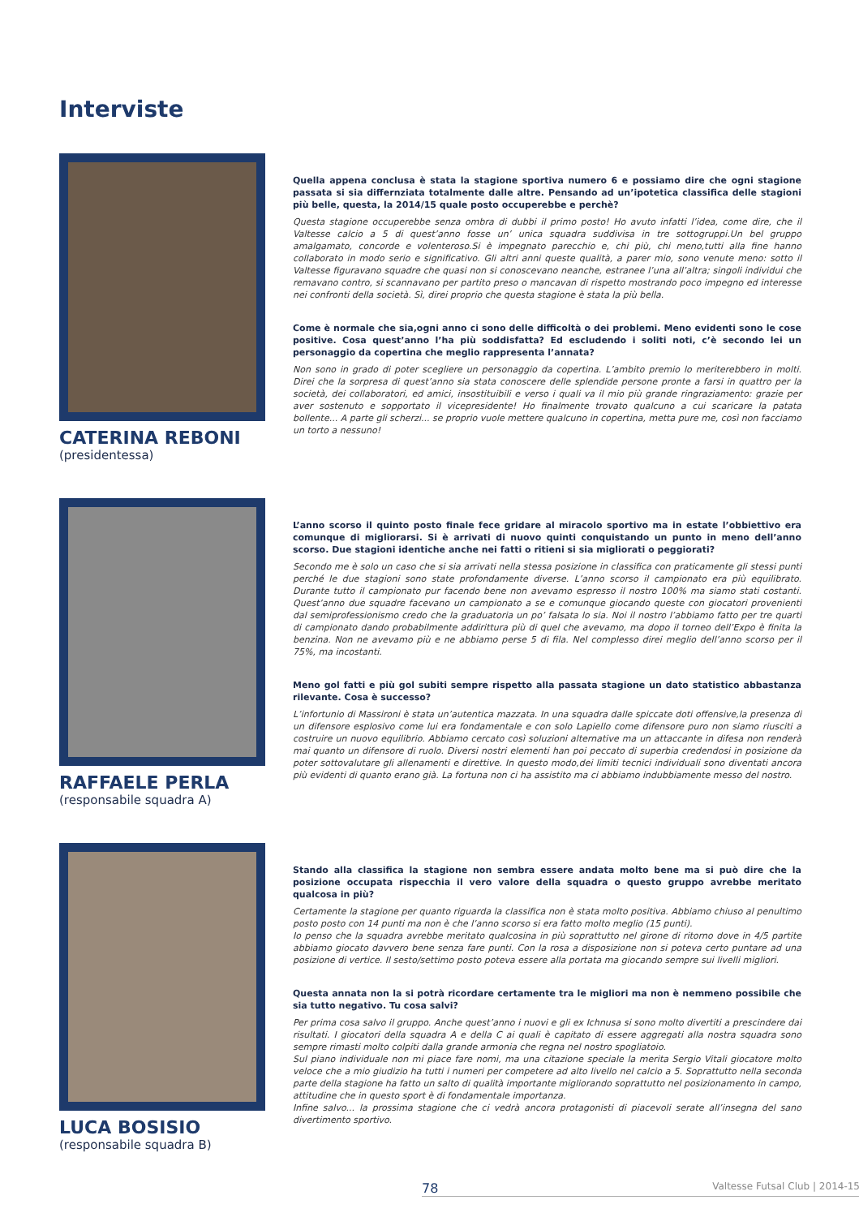Interviste
CATERINA REBONI
(presidentessa)
Quella appena conclusa è stata la stagione sportiva numero 6 e possiamo dire che ogni stagione passata si sia differnziata totalmente dalle altre. Pensando ad un’ipotetica classifica delle stagioni più belle, questa, la 2014/15 quale posto occuperebbe e perchè?
Questa stagione occuperebbe senza ombra di dubbi il primo posto! Ho avuto infatti l’idea, come dire, che il Valtesse calcio a 5 di quest’anno fosse un’ unica squadra suddivisa in tre sottogruppi.Un bel gruppo amalgamato, concorde e volenteroso.Si è impegnato parecchio e, chi più, chi meno,tutti alla fine hanno collaborato in modo serio e significativo. Gli altri anni queste qualità, a parer mio, sono venute meno: sotto il Valtesse figuravano squadre che quasi non si conoscevano neanche, estranee l’una all’altra; singoli individui che remavano contro, si scannavano per partito preso o mancavan di rispetto mostrando poco impegno ed interesse nei confronti della società. Sì, direi proprio che questa stagione è stata la più bella.
Come è normale che sia,ogni anno ci sono delle difficoltà o dei problemi. Meno evidenti sono le cose positive. Cosa quest’anno l’ha più soddisfatta? Ed escludendo i soliti noti, c’è secondo lei un personaggio da copertina che meglio rappresenta l’annata?
Non sono in grado di poter scegliere un personaggio da copertina. L’ambito premio lo meriterebbero in molti. Direi che la sorpresa di quest’anno sia stata conoscere delle splendide persone pronte a farsi in quattro per la società, dei collaboratori, ed amici, insostituibili e verso i quali va il mio più grande ringraziamento: grazie per aver sostenuto e sopportato il vicepresidente! Ho finalmente trovato qualcuno a cui scaricare la patata bollente... A parte gli scherzi... se proprio vuole mettere qualcuno in copertina, metta pure me, così non facciamo un torto a nessuno!
RAFFAELE PERLA
(responsabile squadra A)
L’anno scorso il quinto posto finale fece gridare al miracolo sportivo ma in estate l’obbiettivo era comunque di migliorarsi. Si è arrivati di nuovo quinti conquistando un punto in meno dell’anno scorso. Due stagioni identiche anche nei fatti o ritieni si sia migliorati o peggiorati?
Secondo me è solo un caso che si sia arrivati nella stessa posizione in classifica con praticamente gli stessi punti perché le due stagioni sono state profondamente diverse. L’anno scorso il campionato era più equilibrato. Durante tutto il campionato pur facendo bene non avevamo espresso il nostro 100% ma siamo stati costanti. Quest’anno due squadre facevano un campionato a se e comunque giocando queste con giocatori provenienti dal semiprofessionismo credo che la graduatoria un po’ falsata lo sia. Noi il nostro l’abbiamo fatto per tre quarti di campionato dando probabilmente addirittura più di quel che avevamo, ma dopo il torneo dell’Expo è finita la benzina. Non ne avevamo più e ne abbiamo perse 5 di fila. Nel complesso direi meglio dell’anno scorso per il 75%, ma incostanti.
Meno gol fatti e più gol subiti sempre rispetto alla passata stagione un dato statistico abbastanza rilevante. Cosa è successo?
L’infortunio di Massironi è stata un’autentica mazzata. In una squadra dalle spiccate doti offensive,la presenza di un difensore esplosivo come lui era fondamentale e con solo Lapiello come difensore puro non siamo riusciti a costruire un nuovo equilibrio. Abbiamo cercato così soluzioni alternative ma un attaccante in difesa non renderà mai quanto un difensore di ruolo. Diversi nostri elementi han poi peccato di superbia credendosi in posizione da poter sottovalutare gli allenamenti e direttive. In questo modo,dei limiti tecnici individuali sono diventati ancora più evidenti di quanto erano già. La fortuna non ci ha assistito ma ci abbiamo indubbiamente messo del nostro.
LUCA BOSISIO
(responsabile squadra B)
Stando alla classifica la stagione non sembra essere andata molto bene ma si può dire che la posizione occupata rispecchia il vero valore della squadra o questo gruppo avrebbe meritato qualcosa in più?
Certamente la stagione per quanto riguarda la classifica non è stata molto positiva. Abbiamo chiuso al penultimo posto posto con 14 punti ma non è che l’anno scorso si era fatto molto meglio (15 punti).
Io penso che la squadra avrebbe meritato qualcosina in più soprattutto nel girone di ritorno dove in 4/5 partite abbiamo giocato davvero bene senza fare punti. Con la rosa a disposizione non si poteva certo puntare ad una posizione di vertice. Il sesto/settimo posto poteva essere alla portata ma giocando sempre sui livelli migliori.
Questa annata non la si potrà ricordare certamente tra le migliori ma non è nemmeno possibile che sia tutto negativo. Tu cosa salvi?
Per prima cosa salvo il gruppo. Anche quest’anno i nuovi e gli ex Ichnusa si sono molto divertiti a prescindere dai risultati. I giocatori della squadra A e della C ai quali è capitato di essere aggregati alla nostra squadra sono sempre rimasti molto colpiti dalla grande armonia che regna nel nostro spogliatoio.
Sul piano individuale non mi piace fare nomi, ma una citazione speciale la merita Sergio Vitali giocatore molto veloce che a mio giudizio ha tutti i numeri per competere ad alto livello nel calcio a 5. Soprattutto nella seconda parte della stagione ha fatto un salto di qualità importante migliorando soprattutto nel posizionamento in campo, attitudine che in questo sport è di fondamentale importanza.
Infine salvo... la prossima stagione che ci vedrà ancora protagonisti di piacevoli serate all’insegna del sano divertimento sportivo.
78 Valtesse Futsal Club | 2014-15